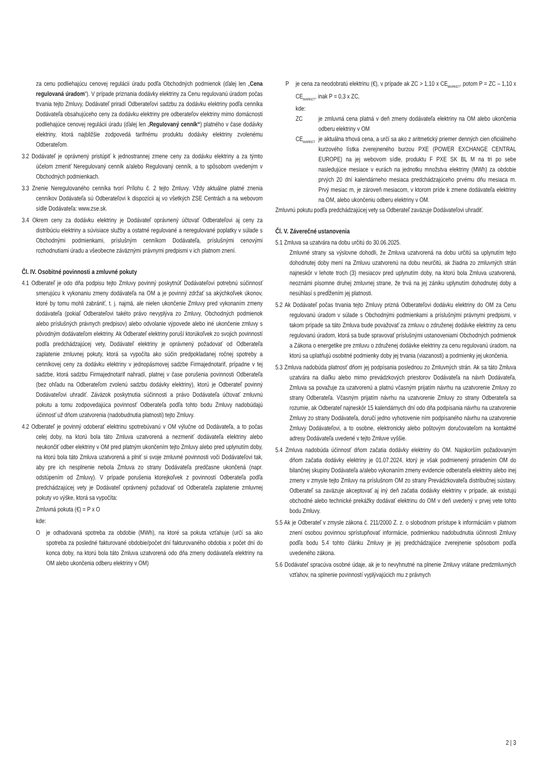za cenu podliehajúcu cenovej regulácii úradu podľa Obchodných podmienok (ďalej len „Cena regulovaná úradom“). V prípade priznania dodávky elektriny za Cenu regulovanú úradom počas trvania tejto Zmluvy, Dodávateľ priradí Odberateľovi sadzbu za dodávku elektriny podľa cenníka Dodávateľa obsahujúceho ceny za dodávku elektriny pre odberateľov elektriny mimo domácnosti podliehajúce cenovej regulácii úradu (ďalej len „Regulovaný cenník“) platného v čase dodávky elektriny, ktorá najbližšie zodpovedá tarifnému produktu dodávky elektriny zvolenému Odberateľom.
3.2 Dodávateľ je oprávnený pristúpiť k jednostrannej zmene ceny za dodávku elektriny a za týmto účelom zmeniť Neregulovaný cenník a/alebo Regulovaný cenník, a to spôsobom uvedeným v Obchodných podmienkach.
3.3 Znenie Neregulovaného cenníka tvorí Prílohu č. 2 tejto Zmluvy. Vždy aktuálne platné znenia cenníkov Dodávateľa sú Odberateľovi k dispozícii aj vo všetkých ZSE Centrách a na webovom sídle Dodávateľa: www.zse.sk.
3.4 Okrem ceny za dodávku elektriny je Dodávateľ oprávnený účtovať Odberateľovi aj ceny za distribúciu elektriny a súvisiace služby a ostatné regulované a neregulované poplatky v súlade s Obchodnými podmienkami, príslušným cenníkom Dodávateľa, príslušnými cenovými rozhodnutiami úradu a všeobecne záväznými právnymi predpismi v ich platnom znení.
Čl. IV. Osobitné povinnosti a zmluvné pokuty
4.1 Odberateľ je odo dňa podpisu tejto Zmluvy povinný poskytnúť Dodávateľovi potrebnú súčinnosť smerujúcu k vykonaniu zmeny dodávateľa na OM a je povinný zdržať sa akýchkoľvek úkonov, ktoré by tomu mohli zabrániť, t. j. najmä, ale nielen ukončenie Zmluvy pred vykonaním zmeny dodávateľa (pokiaľ Odberateľovi takéto právo nevyplýva zo Zmluvy, Obchodných podmienok alebo príslušných právnych predpisov) alebo odvolanie výpovede alebo iné ukončenie zmluvy s pôvodným dodávateľom elektriny. Ak Odberateľ elektriny poruší ktorúkoľvek zo svojich povinností podľa predchádzajúcej vety, Dodávateľ elektriny je oprávnený požadovať od Odberateľa zaplatenie zmluvnej pokuty, ktorá sa vypočíta ako súčin predpokladanej ročnej spotreby a cenníkovej ceny za dodávku elektriny v jednopásmovej sadzbe Firmajednotarif, prípadne v tej sadzbe, ktorá sadzbu Firmajednotarif nahradí, platnej v čase porušenia povinnosti Odberateľa (bez ohľadu na Odberateľom zvolenú sadzbu dodávky elektriny), ktorú je Odberateľ povinný Dodávateľovi uhradiť. Záväzok poskytnutia súčinnosti a právo Dodávateľa účtovať zmluvnú pokutu a tomu zodpovedajúca povinnosť Odberateľa podľa tohto bodu Zmluvy nadobúdajú účinnosť už dňom uzatvorenia (nadobudnutia platnosti) tejto Zmluvy.
4.2 Odberateľ je povinný odoberať elektrinu spotrebúvanú v OM výlučne od Dodávateľa, a to počas celej doby, na ktorú bola táto Zmluva uzatvorená a nezmeniť dodávateľa elektriny alebo neukončiť odber elektriny v OM pred platným ukončením tejto Zmluvy alebo pred uplynutím doby, na ktorú bola táto Zmluva uzatvorená a plniť si svoje zmluvné povinnosti voči Dodávateľovi tak, aby pre ich nesplnenie nebola Zmluva zo strany Dodávateľa predčasne ukončená (napr. odstúpením od Zmluvy). V prípade porušenia ktorejkoľvek z povinností Odberateľa podľa predchádzajúcej vety je Dodávateľ oprávnený požadovať od Odberateľa zaplatenie zmluvnej pokuty vo výške, ktorá sa vypočíta:
Zmluvná pokuta (€) = P x O
kde:
Oje odhadovaná spotreba za obdobie (MWh), na ktoré sa pokuta vzťahuje (určí sa ako spotreba za posledné fakturované obdobie/počet dní fakturovaného obdobia x počet dní do konca doby, na ktorú bola táto Zmluva uzatvorená odo dňa zmeny dodávateľa elektriny na OM alebo ukončenia odberu elektriny v OM)
Pje cena za neodobratú elektrinu (€), v prípade ak ZC > 1,10 x CE<sub>MARKET</sub>, potom P = ZC – 1,10 x CE<sub>MARKET</sub>, inak P = 0,3 x ZC,
kde:
ZC je zmluvná cena platná v deň zmeny dodávateľa elektriny na OM alebo ukončenia odberu elektriny v OM
CE<sub>MARKET</sub> je aktuálna trhová cena, a určí sa ako z aritmetický priemer denných cien oficiálneho kurzového lístka zverejneného burzou PXE (POWER EXCHANGE CENTRAL EUROPE) na jej webovom sídle, produktu F PXE SK BL M na tri po sebe nasledujúce mesiace v eurách na jednotku množstva elektriny (MWh) za obdobie prvých 20 dní kalendárneho mesiaca predchádzajúceho prvému dňu mesiaca m. Prvý mesiac m, je zároveň mesiacom, v ktorom príde k zmene dodávateľa elektriny na OM, alebo ukončeniu odberu elektriny v OM.
Zmluvnú pokutu podľa predchádzajúcej vety sa Odberateľ zaväzuje Dodávateľovi uhradiť.
Čl. V. Záverečné ustanovenia
5.1 Zmluva sa uzatvára na dobu určitú do 30.06.2025.
Zmluvné strany sa výslovne dohodli, že Zmluva uzatvorená na dobu určitú sa uplynutím tejto dohodnutej doby mení na Zmluvu uzatvorenú na dobu neurčitú, ak žiadna zo zmluvných strán najneskôr v lehote troch (3) mesiacov pred uplynutím doby, na ktorú bola Zmluva uzatvorená, neoznámi písomne druhej zmluvnej strane, že trvá na jej zániku uplynutím dohodnutej doby a nesúhlasí s predĺžením jej platnosti.
5.2 Ak Dodávateľ počas trvania tejto Zmluvy prizná Odberateľovi dodávku elektriny do OM za Cenu regulovanú úradom v súlade s Obchodnými podmienkami a príslušnými právnymi predpismi, v takom prípade sa táto Zmluva bude považovať za zmluvu o združenej dodávke elektriny za cenu regulovanú úradom, ktorá sa bude spravovať príslušnými ustanoveniami Obchodných podmienok a Zákona o energetike pre zmluvu o združenej dodávke elektriny za cenu regulovanú úradom, na ktorú sa uplatňujú osobitné podmienky doby jej trvania (viazanosti) a podmienky jej ukončenia.
5.3 Zmluva nadobúda platnosť dňom jej podpísania poslednou zo Zmluvných strán. Ak sa táto Zmluva uzatvára na diaľku alebo mimo prevádzkových priestorov Dodávateľa na návrh Dodávateľa, Zmluva sa považuje za uzatvorenú a platnú včasným prijatím návrhu na uzatvorenie Zmluvy zo strany Odberateľa. Včasným prijatím návrhu na uzatvorenie Zmluvy zo strany Odberateľa sa rozumie, ak Odberateľ najneskôr 15 kalendárnych dní odo dňa podpísania návrhu na uzatvorenie Zmluvy zo strany Dodávateľa, doručí jedno vyhotovenie ním podpísaného návrhu na uzatvorenie Zmluvy Dodávateľovi, a to osobne, elektronicky alebo poštovým doručovateľom na kontaktné adresy Dodávateľa uvedené v tejto Zmluve vyššie.
5.4 Zmluva nadobúda účinnosť dňom začatia dodávky elektriny do OM. Najskorším požadovaným dňom začatia dodávky elektriny je 01.07.2024, ktorý je však podmienený priradením OM do bilančnej skupiny Dodávateľa a/alebo vykonaním zmeny evidencie odberateľa elektriny alebo inej zmeny v zmysle tejto Zmluvy na príslušnom OM zo strany Prevádzkovateľa distribučnej sústavy. Odberateľ sa zaväzuje akceptovať aj iný deň začatia dodávky elektriny v prípade, ak existujú obchodné alebo technické prekážky dodávať elektrinu do OM v deň uvedený v prvej vete tohto bodu Zmluvy.
5.5 Ak je Odberateľ v zmysle zákona č. 211/2000 Z. z. o slobodnom prístupe k informáciám v platnom znení osobou povinnou sprístupňovať informácie, podmienkou nadobudnutia účinnosti Zmluvy podľa bodu 5.4 tohto článku Zmluvy je jej predchádzajúce zverejnenie spôsobom podľa uvedeného zákona.
5.6 Dodávateľ spracúva osobné údaje, ak je to nevyhnutné na plnenie Zmluvy vrátane predzmluvných vzťahov, na splnenie povinností vyplývajúcich mu z právnych
2 | 3